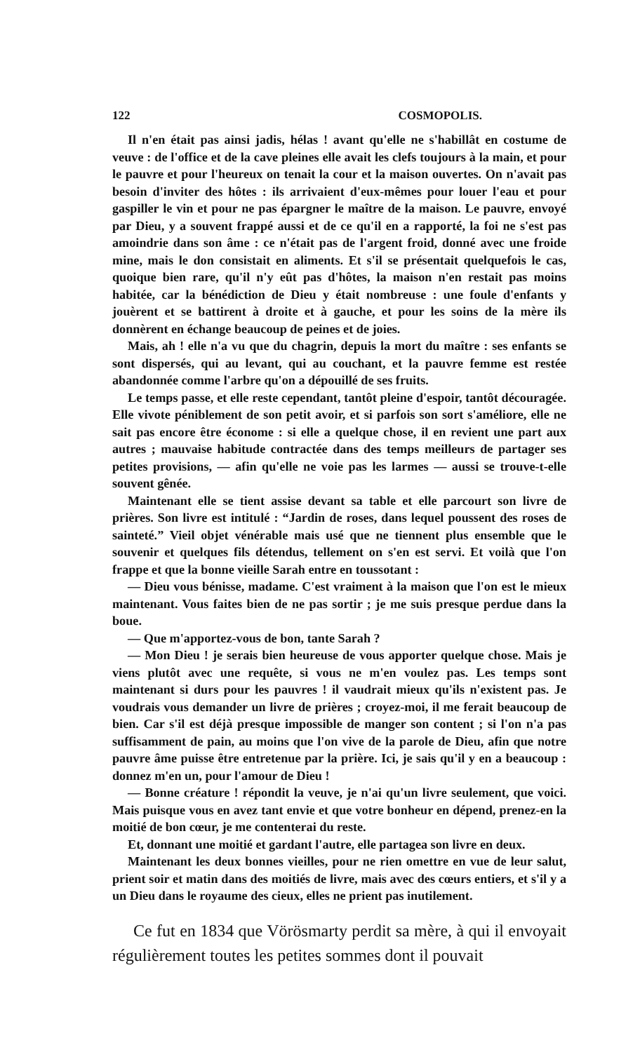122 COSMOPOLIS.
Il n'en était pas ainsi jadis, hélas ! avant qu'elle ne s'habillât en costume de veuve : de l'office et de la cave pleines elle avait les clefs toujours à la main, et pour le pauvre et pour l'heureux on tenait la cour et la maison ouvertes. On n'avait pas besoin d'inviter des hôtes : ils arrivaient d'eux-mêmes pour louer l'eau et pour gaspiller le vin et pour ne pas épargner le maître de la maison. Le pauvre, envoyé par Dieu, y a souvent frappé aussi et de ce qu'il en a rapporté, la foi ne s'est pas amoindrie dans son âme : ce n'était pas de l'argent froid, donné avec une froide mine, mais le don consistait en aliments. Et s'il se présentait quelquefois le cas, quoique bien rare, qu'il n'y eût pas d'hôtes, la maison n'en restait pas moins habitée, car la bénédiction de Dieu y était nombreuse : une foule d'enfants y jouèrent et se battirent à droite et à gauche, et pour les soins de la mère ils donnèrent en échange beaucoup de peines et de joies.
Mais, ah ! elle n'a vu que du chagrin, depuis la mort du maître : ses enfants se sont dispersés, qui au levant, qui au couchant, et la pauvre femme est restée abandonnée comme l'arbre qu'on a dépouillé de ses fruits.
Le temps passe, et elle reste cependant, tantôt pleine d'espoir, tantôt découragée. Elle vivote péniblement de son petit avoir, et si parfois son sort s'améliore, elle ne sait pas encore être économe : si elle a quelque chose, il en revient une part aux autres ; mauvaise habitude contractée dans des temps meilleurs de partager ses petites provisions, — afin qu'elle ne voie pas les larmes — aussi se trouve-t-elle souvent gênée.
Maintenant elle se tient assise devant sa table et elle parcourt son livre de prières. Son livre est intitulé : “Jardin de roses, dans lequel poussent des roses de sainteté.” Vieil objet vénérable mais usé que ne tiennent plus ensemble que le souvenir et quelques fils détendus, tellement on s'en est servi. Et voilà que l'on frappe et que la bonne vieille Sarah entre en toussotant :
— Dieu vous bénisse, madame. C'est vraiment à la maison que l'on est le mieux maintenant. Vous faites bien de ne pas sortir ; je me suis presque perdue dans la boue.
— Que m'apportez-vous de bon, tante Sarah ?
— Mon Dieu ! je serais bien heureuse de vous apporter quelque chose. Mais je viens plutôt avec une requête, si vous ne m'en voulez pas. Les temps sont maintenant si durs pour les pauvres ! il vaudrait mieux qu'ils n'existent pas. Je voudrais vous demander un livre de prières ; croyez-moi, il me ferait beaucoup de bien. Car s'il est déjà presque impossible de manger son content ; si l'on n'a pas suffisamment de pain, au moins que l'on vive de la parole de Dieu, afin que notre pauvre âme puisse être entretenue par la prière. Ici, je sais qu'il y en a beaucoup : donnez m'en un, pour l'amour de Dieu !
— Bonne créature ! répondit la veuve, je n'ai qu'un livre seulement, que voici. Mais puisque vous en avez tant envie et que votre bonheur en dépend, prenez-en la moitié de bon cœur, je me contenterai du reste.
Et, donnant une moitié et gardant l'autre, elle partagea son livre en deux.
Maintenant les deux bonnes vieilles, pour ne rien omettre en vue de leur salut, prient soir et matin dans des moitiés de livre, mais avec des cœurs entiers, et s'il y a un Dieu dans le royaume des cieux, elles ne prient pas inutilement.
Ce fut en 1834 que Vörösmarty perdit sa mère, à qui il envoyait régulièrement toutes les petites sommes dont il pouvait